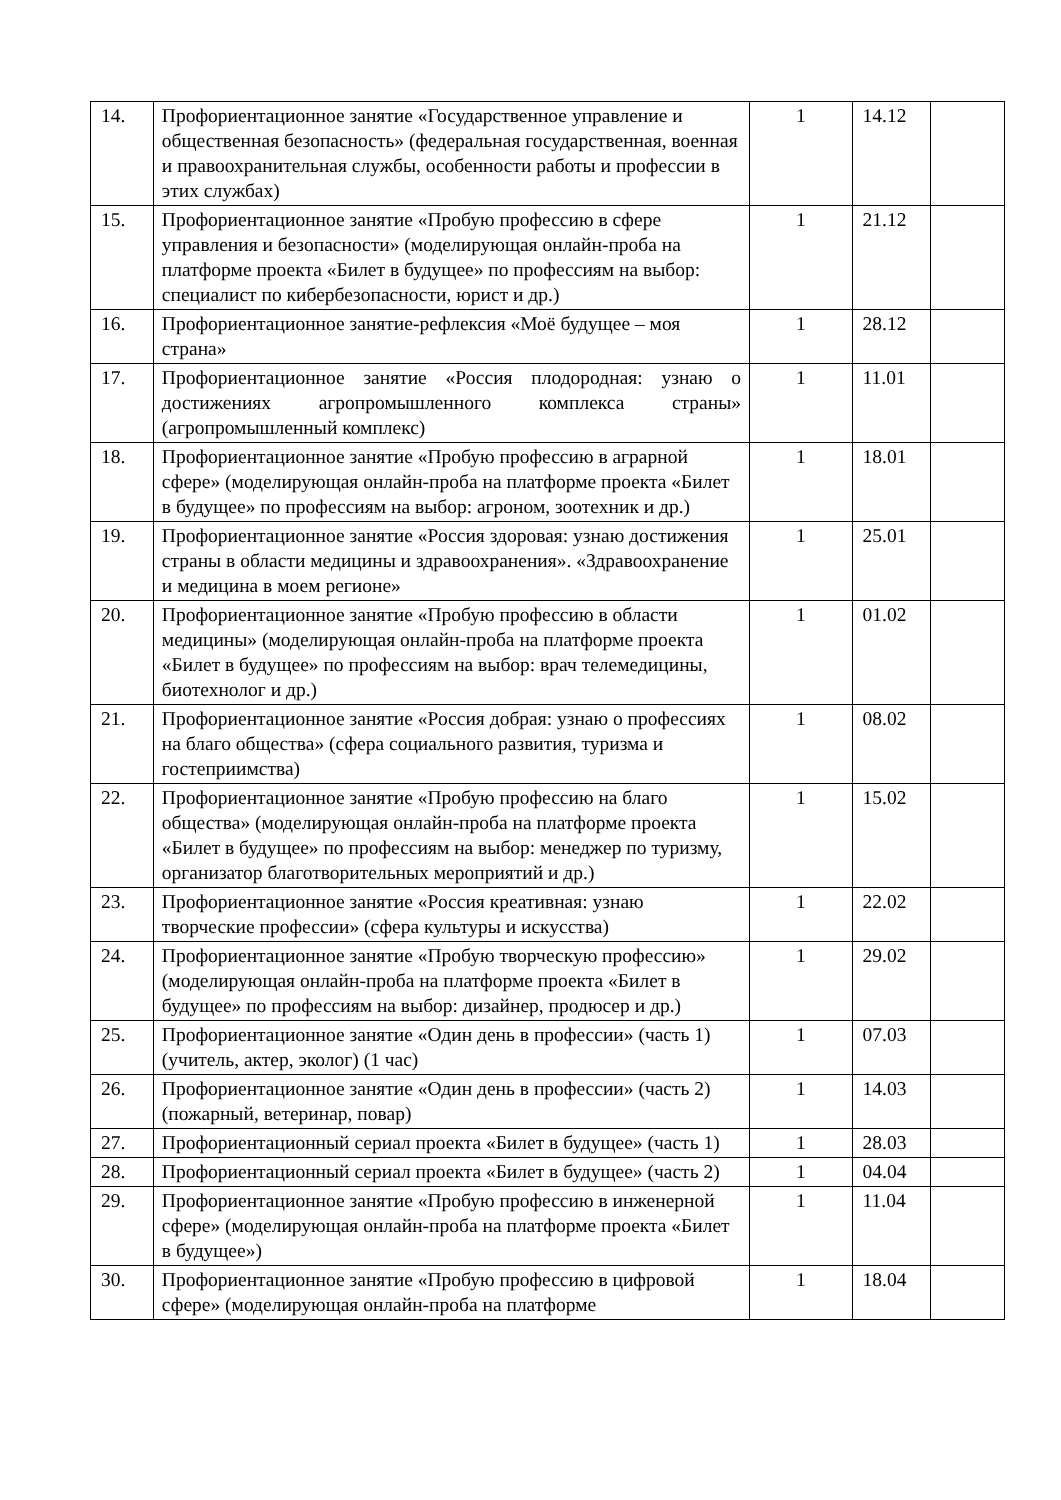| 14. | Профориентационное занятие «Государственное управление и общественная безопасность» (федеральная государственная, военная и правоохранительная службы, особенности работы и профессии в этих службах) | 1 | 14.12 | |
| 15. | Профориентационное занятие «Пробую профессию в сфере управления и безопасности» (моделирующая онлайн-проба на платформе проекта «Билет в будущее» по профессиям на выбор: специалист по кибербезопасности, юрист и др.) | 1 | 21.12 | |
| 16. | Профориентационное занятие-рефлексия «Моё будущее – моя страна» | 1 | 28.12 | |
| 17. | Профориентационное занятие «Россия плодородная: узнаю о достижениях агропромышленного комплекса страны» (агропромышленный комплекс) | 1 | 11.01 | |
| 18. | Профориентационное занятие «Пробую профессию в аграрной сфере» (моделирующая онлайн-проба на платформе проекта «Билет в будущее» по профессиям на выбор: агроном, зоотехник и др.) | 1 | 18.01 | |
| 19. | Профориентационное занятие «Россия здоровая: узнаю достижения страны в области медицины и здравоохранения». «Здравоохранение и медицина в моем регионе» | 1 | 25.01 | |
| 20. | Профориентационное занятие «Пробую профессию в области медицины» (моделирующая онлайн-проба на платформе проекта «Билет в будущее» по профессиям на выбор: врач телемедицины, биотехнолог и др.) | 1 | 01.02 | |
| 21. | Профориентационное занятие «Россия добрая: узнаю о профессиях на благо общества» (сфера социального развития, туризма и гостеприимства) | 1 | 08.02 | |
| 22. | Профориентационное занятие «Пробую профессию на благо общества» (моделирующая онлайн-проба на платформе проекта «Билет в будущее» по профессиям на выбор: менеджер по туризму, организатор благотворительных мероприятий и др.) | 1 | 15.02 | |
| 23. | Профориентационное занятие «Россия креативная: узнаю творческие профессии» (сфера культуры и искусства) | 1 | 22.02 | |
| 24. | Профориентационное занятие «Пробую творческую профессию» (моделирующая онлайн-проба на платформе проекта «Билет в будущее» по профессиям на выбор: дизайнер, продюсер и др.) | 1 | 29.02 | |
| 25. | Профориентационное занятие «Один день в профессии» (часть 1) (учитель, актер, эколог) (1 час) | 1 | 07.03 | |
| 26. | Профориентационное занятие «Один день в профессии» (часть 2) (пожарный, ветеринар, повар) | 1 | 14.03 | |
| 27. | Профориентационный сериал проекта «Билет в будущее» (часть 1) | 1 | 28.03 | |
| 28. | Профориентационный сериал проекта «Билет в будущее» (часть 2) | 1 | 04.04 | |
| 29. | Профориентационное занятие «Пробую профессию в инженерной сфере» (моделирующая онлайн-проба на платформе проекта «Билет в будущее») | 1 | 11.04 | |
| 30. | Профориентационное занятие «Пробую профессию в цифровой сфере» (моделирующая онлайн-проба на платформе | 1 | 18.04 | |